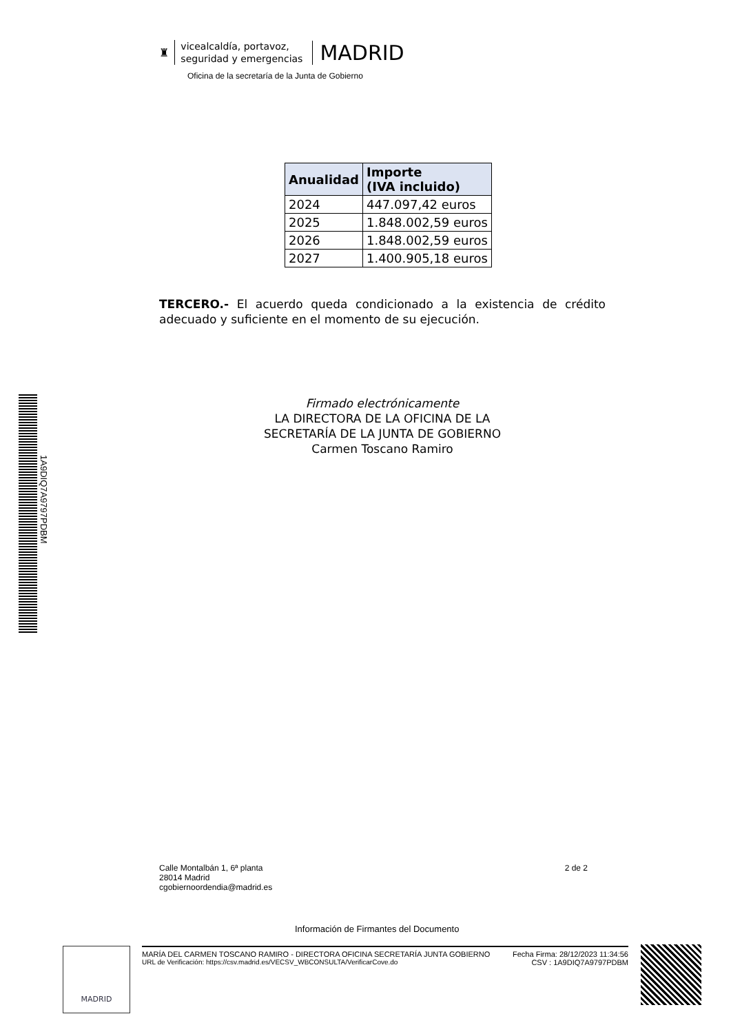♜
vicealcaldía, portavoz,
seguridad y emergencias
MADRID
Oficina de la secretaría de la Junta de Gobierno
1A9DIQ7A9797PDBM
| Anualidad | Importe (IVA incluido) |
| --- | --- |
| 2024 | 447.097,42 euros |
| 2025 | 1.848.002,59 euros |
| 2026 | 1.848.002,59 euros |
| 2027 | 1.400.905,18 euros |
TERCERO.- El acuerdo queda condicionado a la existencia de crédito adecuado y suficiente en el momento de su ejecución.
Firmado electrónicamente
LA DIRECTORA DE LA OFICINA DE LA
SECRETARÍA DE LA JUNTA DE GOBIERNO
Carmen Toscano Ramiro
Calle Montalbán 1, 6ª planta
28014 Madrid
cgobiernoordendia@madrid.es
2 de 2
Información de Firmantes del Documento
MADRID
MARÍA DEL CARMEN TOSCANO RAMIRO - DIRECTORA OFICINA SECRETARÍA JUNTA GOBIERNO
URL de Verificación: https://csv.madrid.es/VECSV_WBCONSULTA/VerificarCove.do
Fecha Firma: 28/12/2023 11:34:56
CSV : 1A9DIQ7A9797PDBM